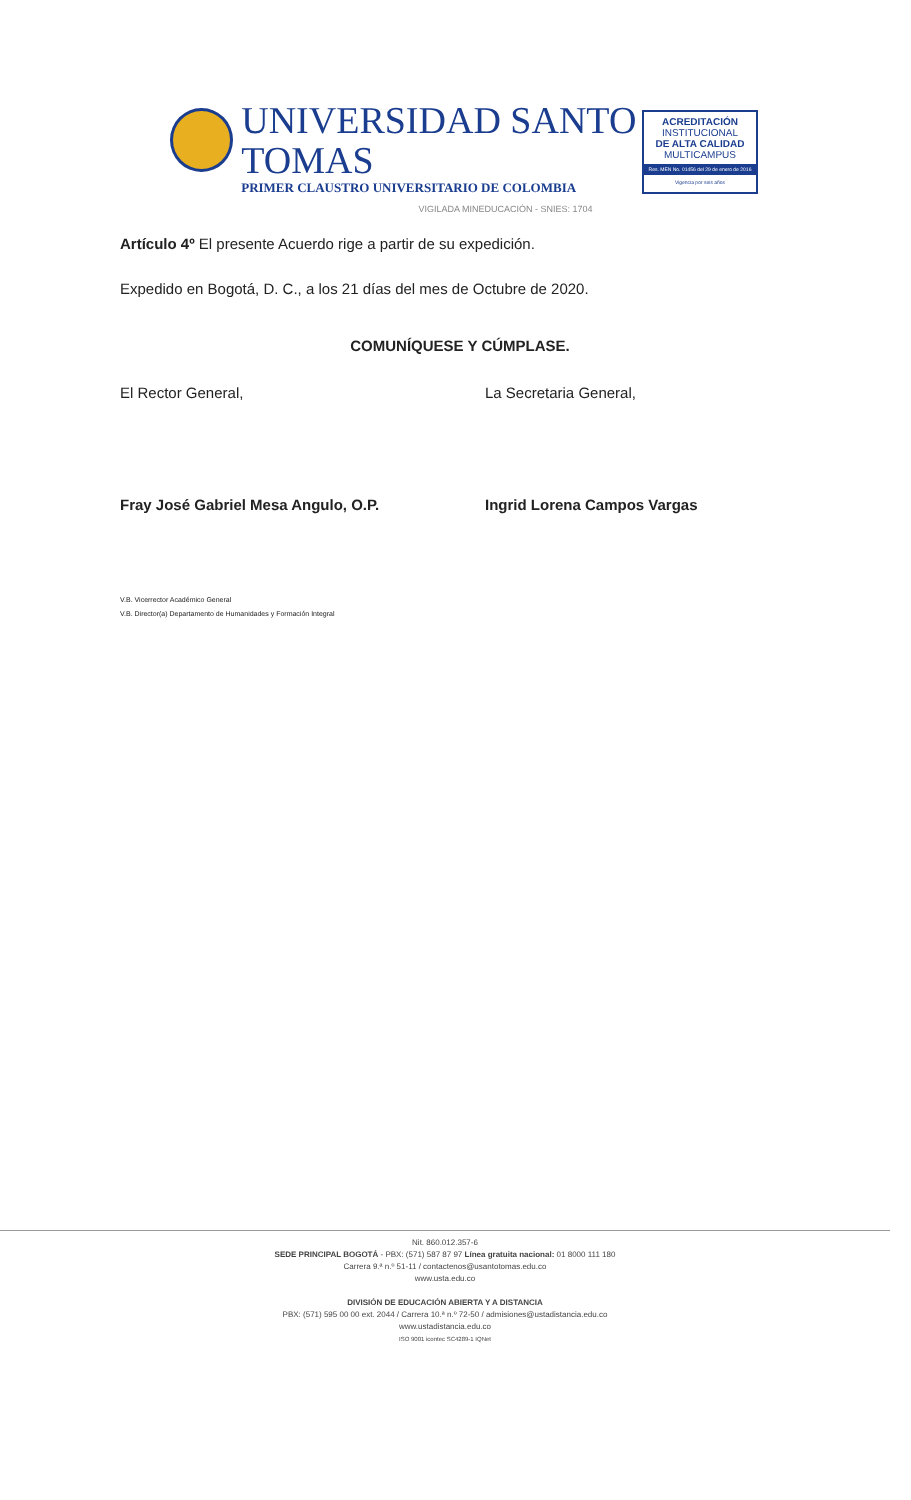UNIVERSIDAD SANTO TOMAS
PRIMER CLAUSTRO UNIVERSITARIO DE COLOMBIA
VIGILADA MINEDUCACIÓN - SNIES: 1704
ACREDITACIÓN
INSTITUCIONAL
DE ALTA CALIDAD
MULTICAMPUS
Res. MEN No. 01456 del 29 de enero de 2016
Vigencia por seis años
Artículo 4º El presente Acuerdo rige a partir de su expedición.
Expedido en Bogotá, D. C., a los 21 días del mes de Octubre de 2020.
COMUNÍQUESE Y CÚMPLASE.
El Rector General,
Fray José Gabriel Mesa Angulo, O.P.
La Secretaria General,
Ingrid Lorena Campos Vargas
V.B. Vicerrector Académico General
V.B. Director(a) Departamento de Humanidades y Formación Integral
Nit. 860.012.357-6
SEDE PRINCIPAL BOGOTÁ - PBX: (571) 587 87 97 Línea gratuita nacional: 01 8000 111 180
Carrera 9.ª n.º 51-11 / contactenos@usantotomas.edu.co
www.usta.edu.co
DIVISIÓN DE EDUCACIÓN ABIERTA Y A DISTANCIA
PBX: (571) 595 00 00 ext. 2044 / Carrera 10.ª n.º 72-50 / admisiones@ustadistancia.edu.co
www.ustadistancia.edu.co
ISO 9001 icontec SC4289-1 IQNet